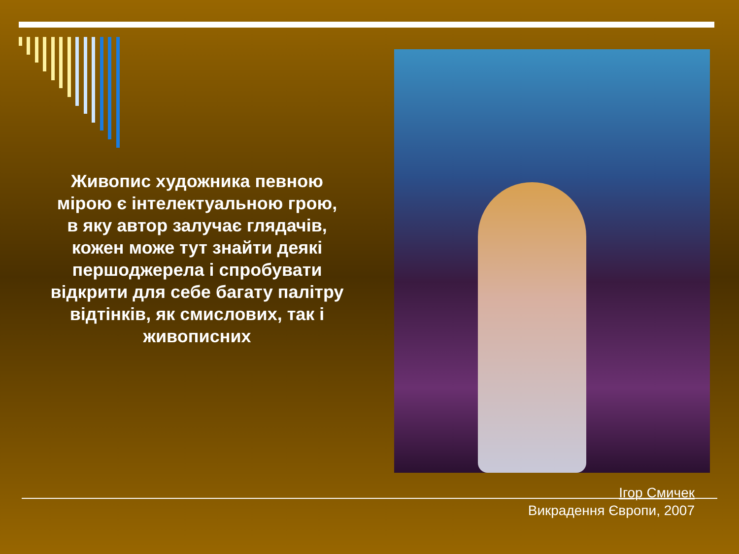Живопис художника певною мірою є інтелектуальною грою, в яку автор залучає глядачів, кожен може тут знайти деякі першоджерела і спробувати відкрити для себе багату палітру відтінків, як смислових, так і живописних
Ігор Смичек
Викрадення Європи, 2007